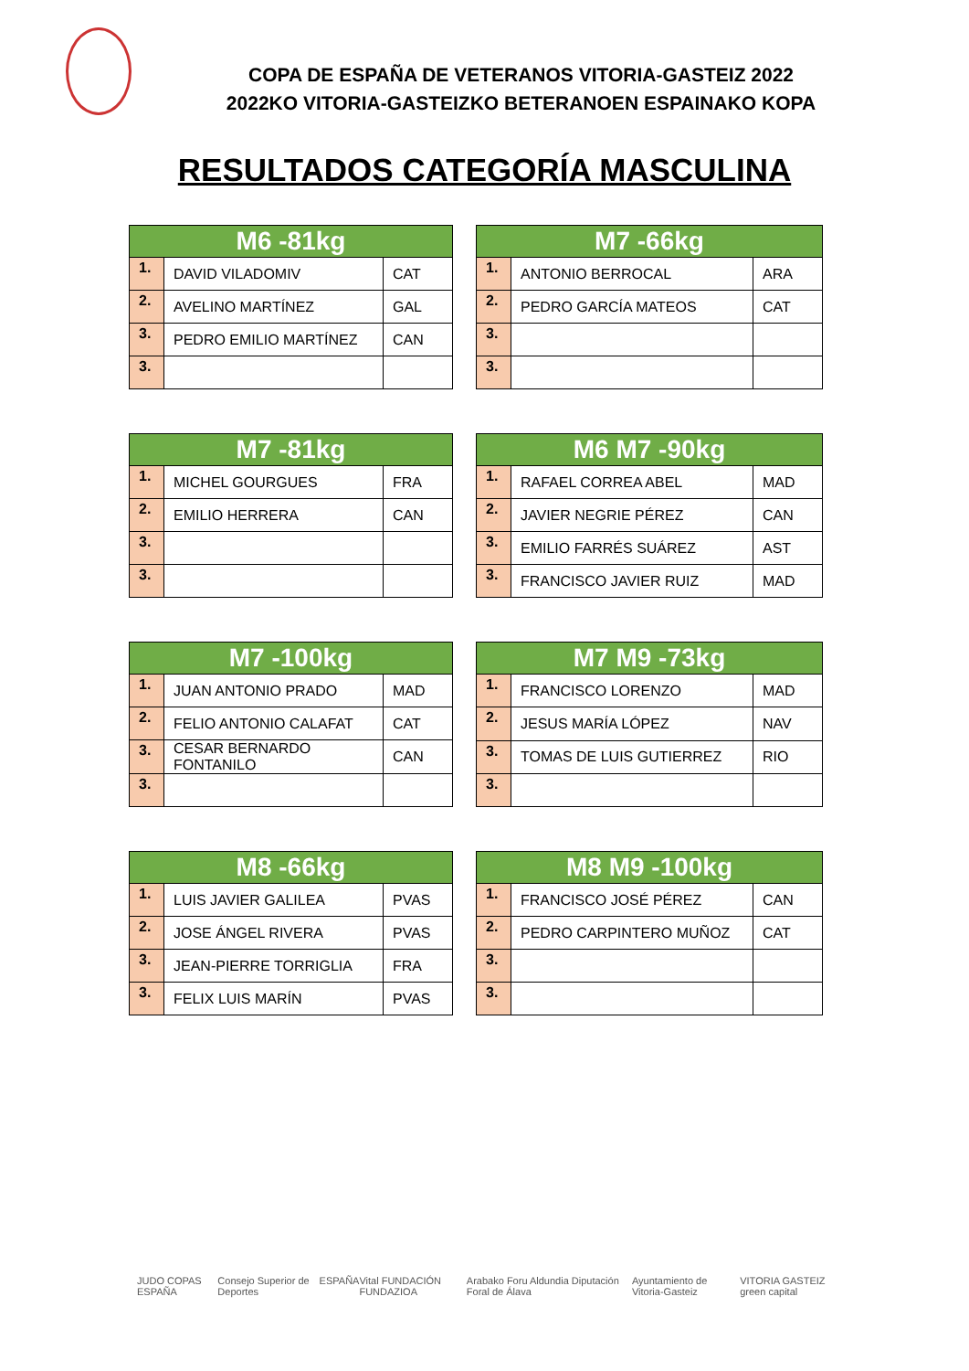COPA DE ESPAÑA DE VETERANOS VITORIA-GASTEIZ 2022
2022KO VITORIA-GASTEIZKO BETERANOEN ESPAINAKO KOPA
RESULTADOS CATEGORÍA MASCULINA
| M6 -81kg | | |
| --- | --- | --- |
| 1. | DAVID VILADOMIV | CAT |
| 2. | AVELINO MARTÍNEZ | GAL |
| 3. | PEDRO EMILIO MARTÍNEZ | CAN |
| 3. | | |
| M7 -66kg | | |
| --- | --- | --- |
| 1. | ANTONIO BERROCAL | ARA |
| 2. | PEDRO GARCÍA MATEOS | CAT |
| 3. | | |
| 3. | | |
| M7 -81kg | | |
| --- | --- | --- |
| 1. | MICHEL GOURGUES | FRA |
| 2. | EMILIO HERRERA | CAN |
| 3. | | |
| 3. | | |
| M6 M7 -90kg | | |
| --- | --- | --- |
| 1. | RAFAEL CORREA ABEL | MAD |
| 2. | JAVIER NEGRIE PÉREZ | CAN |
| 3. | EMILIO FARRÉS SUÁREZ | AST |
| 3. | FRANCISCO JAVIER RUIZ | MAD |
| M7 -100kg | | |
| --- | --- | --- |
| 1. | JUAN ANTONIO PRADO | MAD |
| 2. | FELIO ANTONIO CALAFAT | CAT |
| 3. | CESAR BERNARDO FONTANILO | CAN |
| 3. | | |
| M7 M9 -73kg | | |
| --- | --- | --- |
| 1. | FRANCISCO LORENZO | MAD |
| 2. | JESUS MARÍA LÓPEZ | NAV |
| 3. | TOMAS DE LUIS GUTIERREZ | RIO |
| 3. | | |
| M8 -66kg | | |
| --- | --- | --- |
| 1. | LUIS JAVIER GALILEA | PVAS |
| 2. | JOSE ÁNGEL RIVERA | PVAS |
| 3. | JEAN-PIERRE TORRIGLIA | FRA |
| 3. | FELIX LUIS MARÍN | PVAS |
| M8 M9 -100kg | | |
| --- | --- | --- |
| 1. | FRANCISCO JOSÉ PÉREZ | CAN |
| 2. | PEDRO CARPINTERO MUÑOZ | CAT |
| 3. | | |
| 3. | | |
JUDO COPAS ESPAÑA Consejo Superior de Deportes ESPAÑA Vital FUNDACIÓN FUNDAZIOA Arabako Foru Aldundia Diputación Foral de Álava Ayuntamiento de Vitoria-Gasteiz VITORIA GASTEIZ green capital